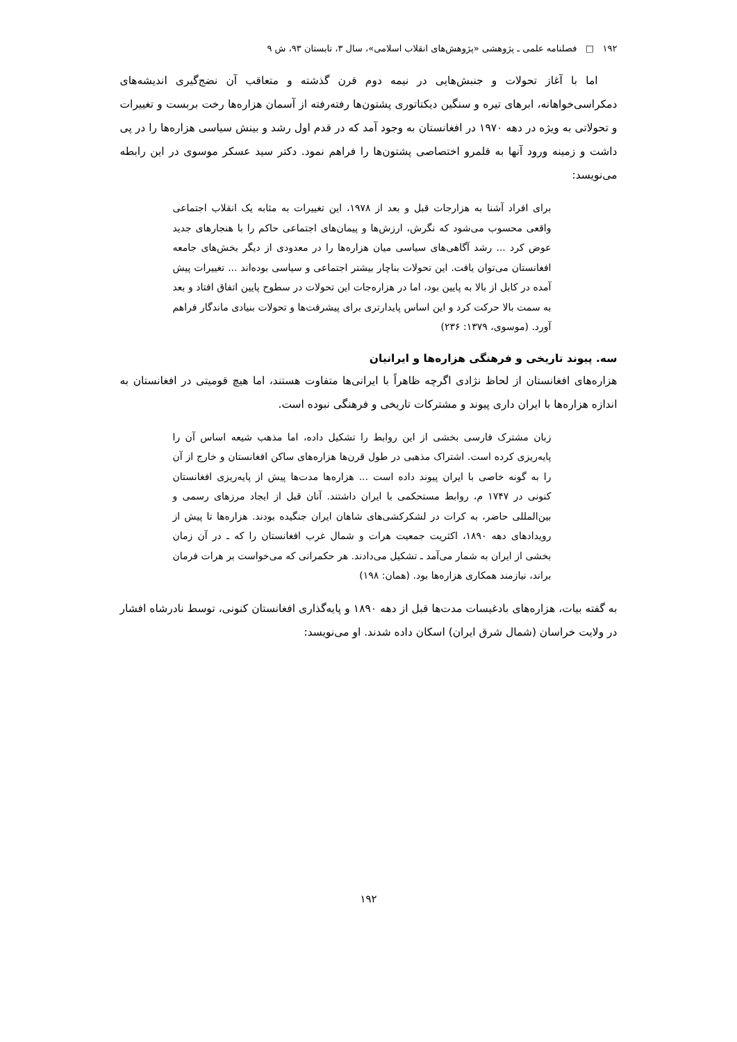۱۹۲ □ فصلنامه علمی ـ پژوهشی «پژوهش‌های انقلاب اسلامی»، سال ۳، تابستان ۹۳، ش ۹
اما با آغاز تحولات و جنبش‌هایی در نیمه دوم قرن گذشته و متعاقب آن نضج‌گیری اندیشه‌های دمکراسی‌خواهانه، ابرهای تیره و سنگین دیکتاتوری پشتون‌ها رفته‌رفته از آسمان هزاره‌ها رخت بربست و تغییرات و تحولاتی به ویژه در دهه ۱۹۷۰ در افغانستان به وجود آمد که در قدم اول رشد و بینش سیاسی هزاره‌ها را در پی داشت و زمینه ورود آنها به قلمرو اختصاصی پشتون‌ها را فراهم نمود. دکتر سید عسکر موسوی در این رابطه می‌نویسد:
برای افراد آشنا به هزارجات قبل و بعد از ۱۹۷۸، این تغییرات به مثابه یک انقلاب اجتماعی واقعی محسوب می‌شود که نگرش، ارزش‌ها و پیمان‌های اجتماعی حاکم را با هنجارهای جدید عوض کرد ... رشد آگاهی‌های سیاسی میان هزاره‌ها را در معدودی از دیگر بخش‌های جامعه افغانستان می‌توان یافت. این تحولات بناچار بیشتر اجتماعی و سیاسی بوده‌اند ... تغییرات پیش آمده در کابل از بالا به پایین بود، اما در هزاره‌جات این تحولات در سطوح پایین اتفاق افتاد و بعد به سمت بالا حرکت کرد و این اساس پایدارتری برای پیشرفت‌ها و تحولات بنیادی ماندگار فراهم آورد. (موسوی، ۱۳۷۹: ۲۳۶)
سه. پیوند تاریخی و فرهنگی هزاره‌ها و ایرانیان
هزاره‌های افغانستان از لحاظ نژادی اگرچه ظاهراً با ایرانی‌ها متفاوت هستند، اما هیچ قومیتی در افغانستان به اندازه هزاره‌ها با ایران داری پیوند و مشترکات تاریخی و فرهنگی نبوده است.
زبان مشترک فارسی بخشی از این روابط را تشکیل داده، اما مذهب شیعه اساس آن را پایه‌ریزی کرده است. اشتراک مذهبی در طول قرن‌ها هزاره‌های ساکن افغانستان و خارج از آن را به گونه خاصی با ایران پیوند داده است ... هزاره‌ها مدت‌ها پیش از پایه‌ریزی افغانستان کنونی در ۱۷۴۷ م، روابط مستحکمی با ایران داشتند. آنان قبل از ایجاد مرزهای رسمی و بین‌المللی حاضر، به کرات در لشکرکشی‌های شاهان ایران جنگیده بودند. هزاره‌ها تا پیش از رویدادهای دهه ۱۸۹۰، اکثریت جمعیت هرات و شمال غرب افغانستان را که ـ در آن زمان بخشی از ایران به شمار می‌آمد ـ تشکیل می‌دادند. هر حکمرانی که می‌خواست بر هرات فرمان براند، نیازمند همکاری هزاره‌ها بود. (همان: ۱۹۸)
به گفته بیات، هزاره‌های بادغیسات مدت‌ها قبل از دهه ۱۸۹۰ و پایه‌گذاری افغانستان کنونی، توسط نادرشاه افشار در ولایت خراسان (شمال شرق ایران) اسکان داده شدند. او می‌نویسد:
۱۹۲